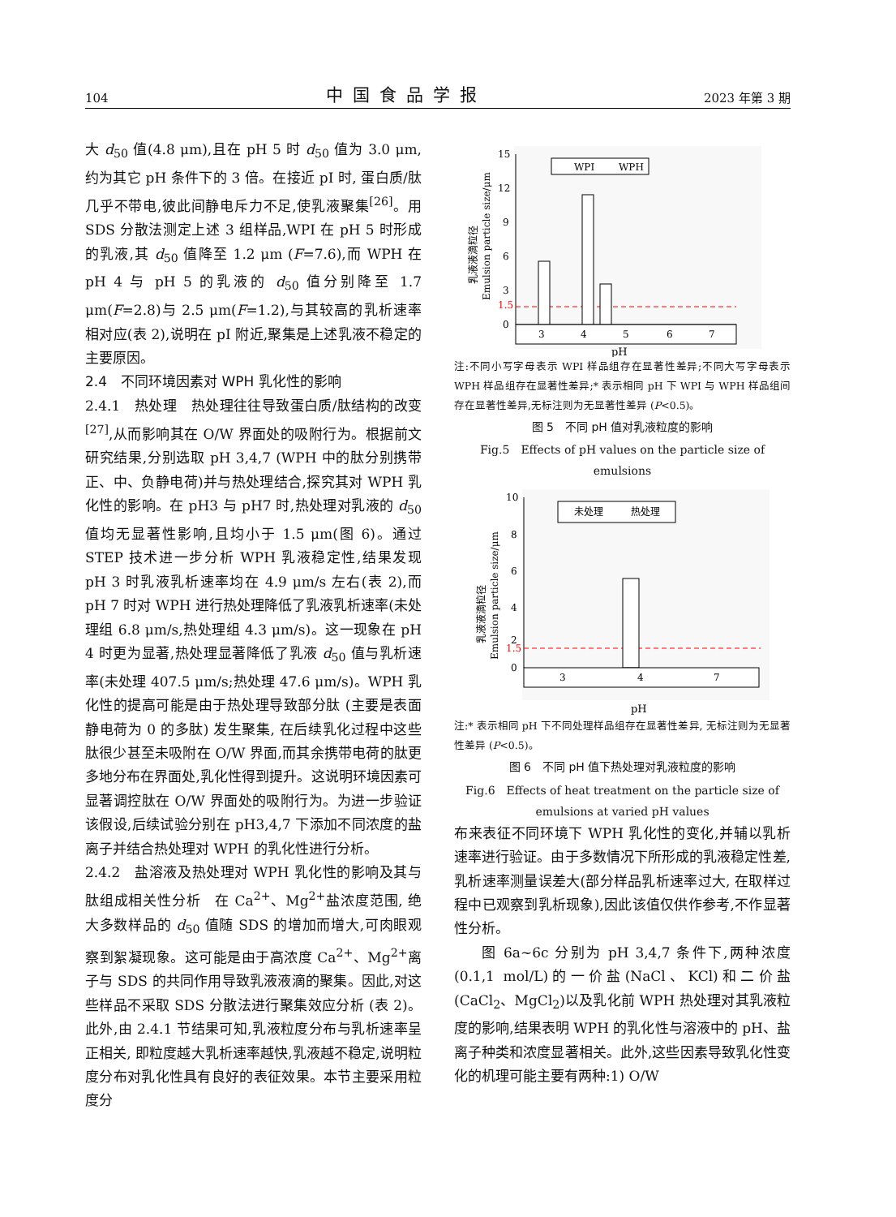104 中国食品学报 2023 年第 3 期
大 d<sub>50</sub> 值(4.8 μm),且在 pH 5 时 d<sub>50</sub> 值为 3.0 μm,约为其它 pH 条件下的 3 倍。在接近 pI 时, 蛋白质/肽几乎不带电,彼此间静电斥力不足,使乳液聚集<sup>[26]</sup>。用 SDS 分散法测定上述 3 组样品,WPI 在 pH 5 时形成的乳液,其 d<sub>50</sub> 值降至 1.2 μm (F=7.6),而 WPH 在 pH 4 与 pH 5 的乳液的 d<sub>50</sub> 值分别降至 1.7 μm(F=2.8)与 2.5 μm(F=1.2),与其较高的乳析速率相对应(表 2),说明在 pI 附近,聚集是上述乳液不稳定的主要原因。
2.4　不同环境因素对 WPH 乳化性的影响
2.4.1　热处理　热处理往往导致蛋白质/肽结构的改变<sup>[27]</sup>,从而影响其在 O/W 界面处的吸附行为。根据前文研究结果,分别选取 pH 3,4,7 (WPH 中的肽分别携带正、中、负静电荷)并与热处理结合,探究其对 WPH 乳化性的影响。在 pH3 与 pH7 时,热处理对乳液的 d<sub>50</sub> 值均无显著性影响,且均小于 1.5 μm(图 6)。通过 STEP 技术进一步分析 WPH 乳液稳定性,结果发现 pH 3 时乳液乳析速率均在 4.9 μm/s 左右(表 2),而 pH 7 时对 WPH 进行热处理降低了乳液乳析速率(未处理组 6.8 μm/s,热处理组 4.3 μm/s)。这一现象在 pH 4 时更为显著,热处理显著降低了乳液 d<sub>50</sub> 值与乳析速率(未处理 407.5 μm/s;热处理 47.6 μm/s)。WPH 乳化性的提高可能是由于热处理导致部分肽 (主要是表面静电荷为 0 的多肽) 发生聚集, 在后续乳化过程中这些肽很少甚至未吸附在 O/W 界面,而其余携带电荷的肽更多地分布在界面处,乳化性得到提升。这说明环境因素可显著调控肽在 O/W 界面处的吸附行为。为进一步验证该假设,后续试验分别在 pH3,4,7 下添加不同浓度的盐离子并结合热处理对 WPH 的乳化性进行分析。
2.4.2　盐溶液及热处理对 WPH 乳化性的影响及其与肽组成相关性分析　在 Ca<sup>2+</sup>、Mg<sup>2+</sup>盐浓度范围, 绝大多数样品的 d<sub>50</sub> 值随 SDS 的增加而增大,可肉眼观察到絮凝现象。这可能是由于高浓度 Ca<sup>2+</sup>、Mg<sup>2+</sup>离子与 SDS 的共同作用导致乳液液滴的聚集。因此,对这些样品不采取 SDS 分散法进行聚集效应分析 (表 2)。此外,由 2.4.1 节结果可知,乳液粒度分布与乳析速率呈正相关, 即粒度越大乳析速率越快,乳液越不稳定,说明粒度分布对乳化性具有良好的表征效果。本节主要采用粒度分
乳液液滴粒径
Emulsion particle size/μm
15
12
9
6
3
1.5
0
WPI
WPH
3
4
5
6
7
pH
注:不同小写字母表示 WPI 样品组存在显著性差异;不同大写字母表示 WPH 样品组存在显著性差异;* 表示相同 pH 下 WPI 与 WPH 样品组间存在显著性差异,无标注则为无显著性差异 (P<0.5)。
图 5　不同 pH 值对乳液粒度的影响
Fig.5　Effects of pH values on the particle size of emulsions
乳液液滴粒径
Emulsion particle size/μm
10
8
6
4
2
1.5
0
未处理
热处理
3
4
7
pH
注:* 表示相同 pH 下不同处理样品组存在显著性差异, 无标注则为无显著性差异 (P<0.5)。
图 6　不同 pH 值下热处理对乳液粒度的影响
Fig.6　Effects of heat treatment on the particle size of emulsions at varied pH values
布来表征不同环境下 WPH 乳化性的变化,并辅以乳析速率进行验证。由于多数情况下所形成的乳液稳定性差,乳析速率测量误差大(部分样品乳析速率过大, 在取样过程中已观察到乳析现象),因此该值仅供作参考,不作显著性分析。
图 6a~6c 分别为 pH 3,4,7 条件下,两种浓度(0.1,1 mol/L)的一价盐(NaCl、KCl)和二价盐(CaCl<sub>2</sub>、MgCl<sub>2</sub>)以及乳化前 WPH 热处理对其乳液粒度的影响,结果表明 WPH 的乳化性与溶液中的 pH、盐离子种类和浓度显著相关。此外,这些因素导致乳化性变化的机理可能主要有两种:1) O/W